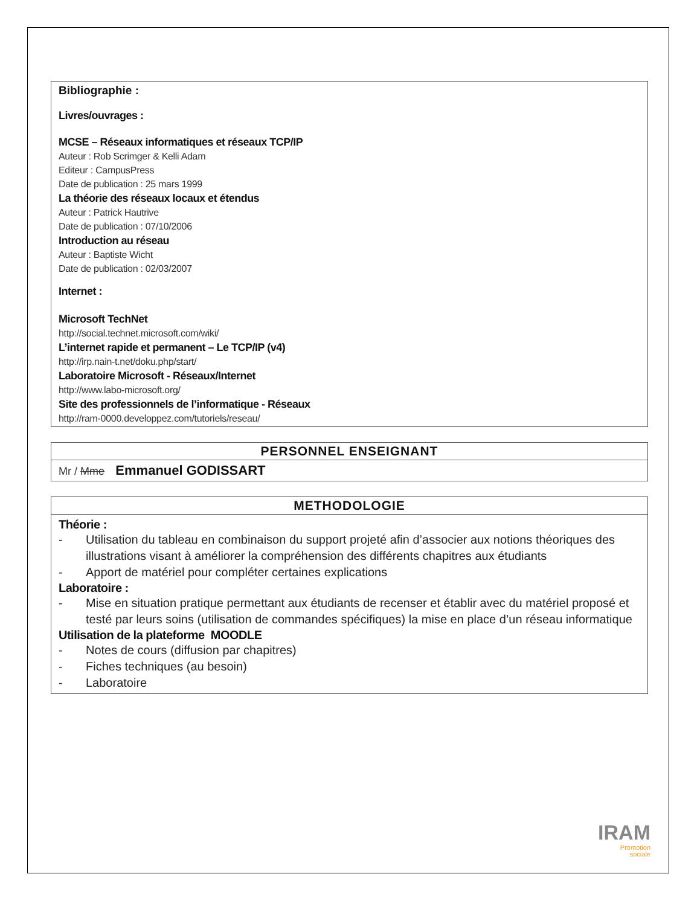Bibliographie :
Livres/ouvrages :
MCSE – Réseaux informatiques et réseaux TCP/IP
Auteur : Rob Scrimger & Kelli Adam
Editeur : CampusPress
Date de publication : 25 mars 1999
La théorie des réseaux locaux et étendus
Auteur : Patrick Hautrive
Date de publication : 07/10/2006
Introduction au réseau
Auteur : Baptiste Wicht
Date de publication : 02/03/2007
Internet :
Microsoft TechNet
http://social.technet.microsoft.com/wiki/
L’internet rapide et permanent – Le TCP/IP (v4)
http://irp.nain-t.net/doku.php/start/
Laboratoire Microsoft - Réseaux/Internet
http://www.labo-microsoft.org/
Site des professionnels de l’informatique - Réseaux
http://ram-0000.developpez.com/tutoriels/reseau/
| PERSONNEL ENSEIGNANT |
| --- |
| Mr / Mme Emmanuel GODISSART |
| METHODOLOGIE |
| --- |
| Théorie : - Utilisation du tableau en combinaison du support projeté afin d’associer aux notions théoriques des illustrations visant à améliorer la compréhension des différents chapitres aux étudiants - Apport de matériel pour compléter certaines explications Laboratoire : - Mise en situation pratique permettant aux étudiants de recenser et établir avec du matériel proposé et testé par leurs soins (utilisation de commandes spécifiques) la mise en place d’un réseau informatique Utilisation de la plateforme MOODLE - Notes de cours (diffusion par chapitres) - Fiches techniques (au besoin) - Laboratoire |
IRAM
Promotion
sociale